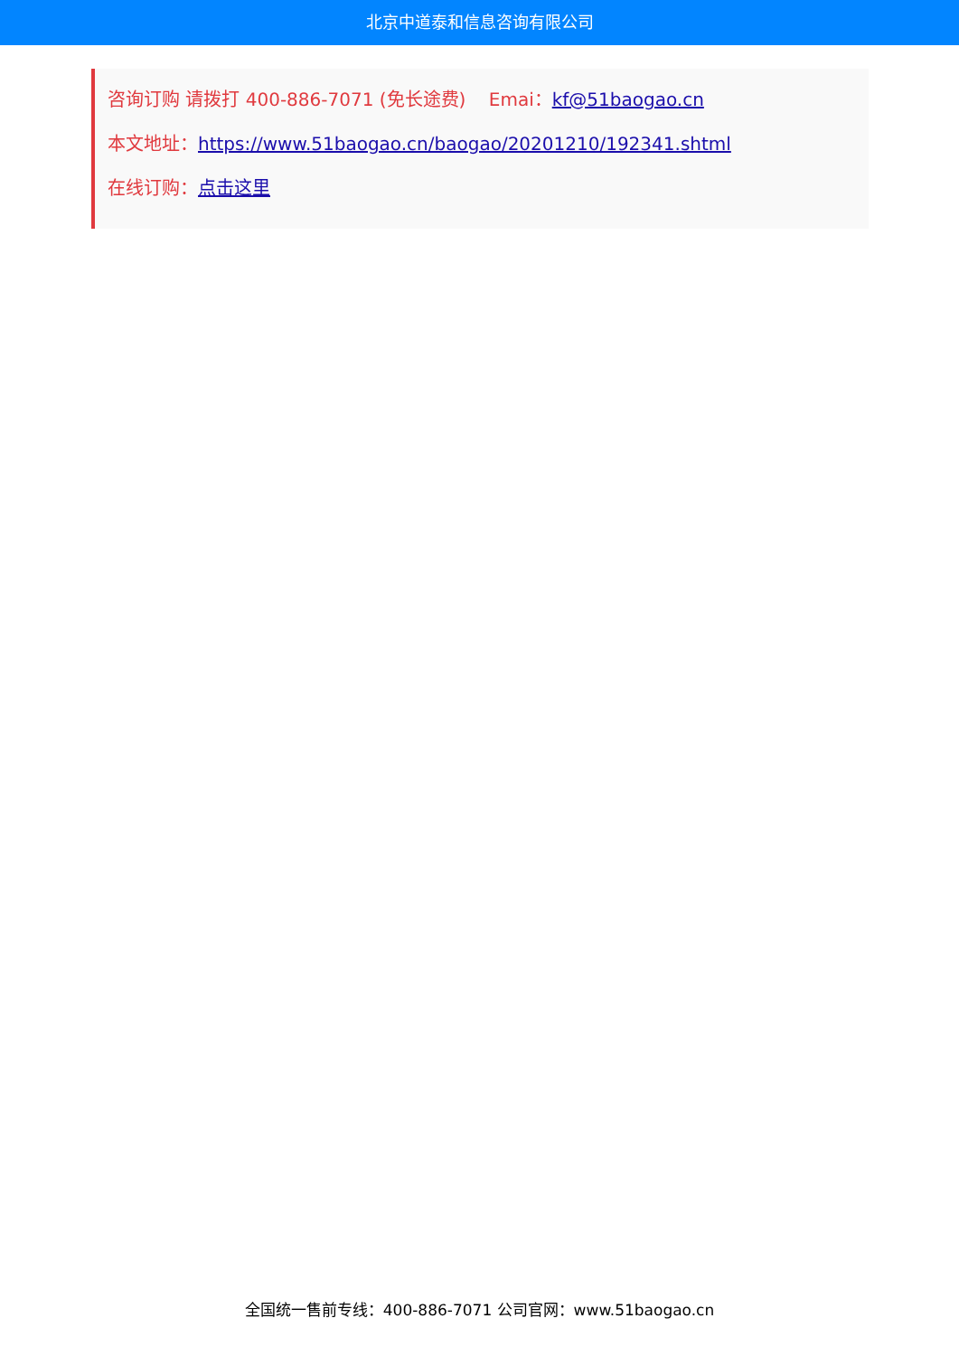北京中道泰和信息咨询有限公司
咨询订购 请拨打 400-886-7071 (免长途费) Emai：kf@51baogao.cn
本文地址：https://www.51baogao.cn/baogao/20201210/192341.shtml
在线订购：点击这里
全国统一售前专线：400-886-7071 公司官网：www.51baogao.cn